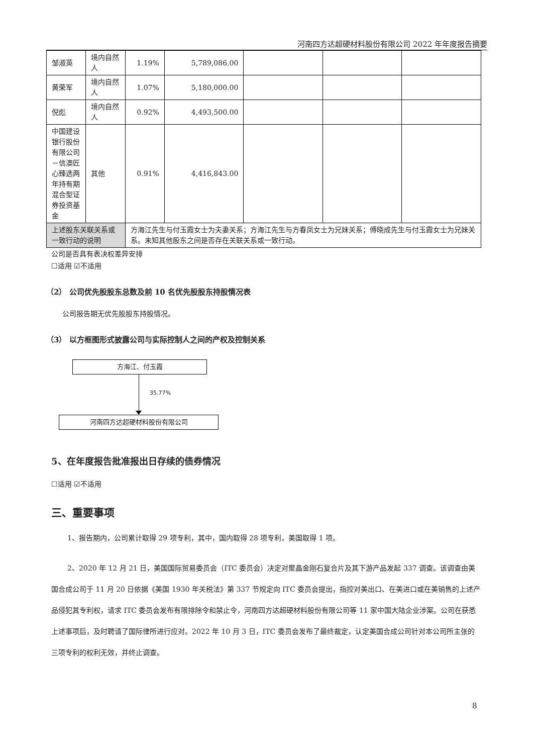河南四方达超硬材料股份有限公司 2022 年年度报告摘要
| 邹淑英 | 境内自然人 | 1.19% | 5,789,086.00 | | | |
| 黄荣军 | 境内自然人 | 1.07% | 5,180,000.00 | | | |
| 倪彪 | 境内自然人 | 0.92% | 4,493,500.00 | | | |
| 中国建设银行股份有限公司－信澳匠心臻选两年持有期混合型证券投资基金 | 其他 | 0.91% | 4,416,843.00 | | | |
| 上述股东关联关系或一致行动的说明 | | 方海江先生与付玉霞女士为夫妻关系；方海江先生与方春凤女士为兄妹关系；傅晓成先生与付玉霞女士为兄妹关系。未知其他股东之间是否存在关联关系或一致行动。 | | | | |
公司是否具有表决权差异安排
☐适用 ☑不适用
（2） 公司优先股股东总数及前 10 名优先股股东持股情况表
公司报告期无优先股股东持股情况。
（3） 以方框图形式披露公司与实际控制人之间的产权及控制关系
方海江、付玉霞
35.77%
河南四方达超硬材料股份有限公司
5、在年度报告批准报出日存续的债券情况
☐适用 ☑不适用
三、重要事项
1、报告期内，公司累计取得 29 项专利，其中，国内取得 28 项专利，美国取得 1 项。
2、2020 年 12 月 21 日，美国国际贸易委员会（ITC 委员会）决定对聚晶金刚石复合片及其下游产品发起 337 调查。该调查由美国合成公司于 11 月 20 日依据《美国 1930 年关税法》第 337 节规定向 ITC 委员会提出，指控对美出口、在美进口或在美销售的上述产品侵犯其专利权，请求 ITC 委员会发布有限排除令和禁止令，河南四方达超硬材料股份有限公司等 11 家中国大陆企业涉案。公司在获悉上述事项后，及时聘请了国际律所进行应对。2022 年 10 月 3 日，ITC 委员会发布了最终裁定，认定美国合成公司针对本公司所主张的三项专利的权利无效，并终止调查。
8